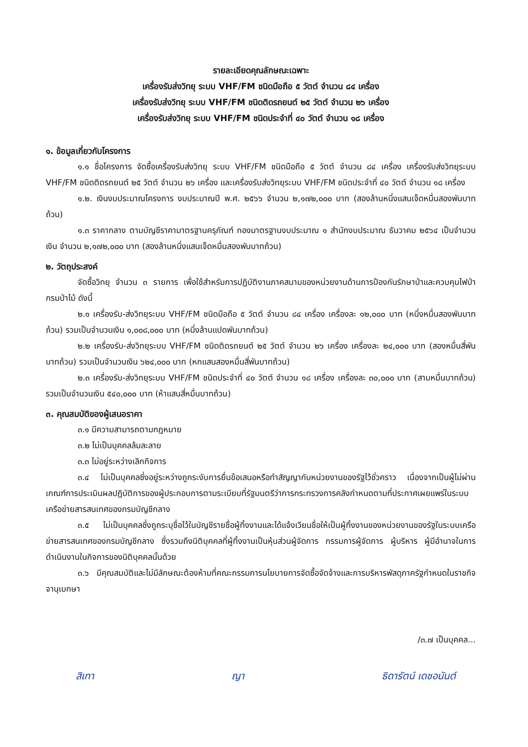รายละเอียดคุณลักษณะเฉพาะ
เครื่องรับส่งวิทยุ ระบบ VHF/FM ชนิดมือถือ ๕ วัตต์ จำนวน ๘๔ เครื่อง
เครื่องรับส่งวิทยุ ระบบ VHF/FM ชนิดติดรถยนต์ ๒๕ วัตต์ จำนวน ๒๖ เครื่อง
เครื่องรับส่งวิทยุ ระบบ VHF/FM ชนิดประจำที่ ๔๐ วัตต์ จำนวน ๑๘ เครื่อง
๑. ข้อมูลเกี่ยวกับโครงการ
๑.๑ ชื่อโครงการ จัดซื้อเครื่องรับส่งวิทยุ ระบบ VHF/FM ชนิดมือถือ ๕ วัตต์ จำนวน ๘๔ เครื่อง เครื่องรับส่งวิทยุระบบ VHF/FM ชนิดติดรถยนต์ ๒๕ วัตต์ จำนวน ๒๖ เครื่อง และเครื่องรับส่งวิทยุระบบ VHF/FM ชนิดประจำที่ ๔๐ วัตต์ จำนวน ๑๘ เครื่อง
๑.๒. เงินงบประมาณโครงการ งบประมาณปี พ.ศ. ๒๕๖๖ จำนวน ๒,๑๗๒,๐๐๐ บาท (สองล้านหนึ่งแสนเจ็ดหมื่นสองพันบาทถ้วน)
๑.๓ ราคากลาง ตามบัญชีราคามาตรฐานครุภัณฑ์ กองมาตรฐานงบประมาณ ๑ สำนักงบประมาณ ธันวาคม ๒๕๖๔ เป็นจำนวนเงิน จำนวน ๒,๑๗๒,๐๐๐ บาท (สองล้านหนึ่งแสนเจ็ดหมื่นสองพันบาทถ้วน)
๒. วัตถุประสงค์
จัดซื้อวิทยุ จำนวน ๓ รายการ เพื่อใช้สำหรับการปฏิบัติงานภาคสนามของหน่วยงานด้านการป้องกันรักษาป่าและควบคุมไฟป่า กรมป่าไม้ ดังนี้
๒.๑ เครื่องรับ-ส่งวิทยุระบบ VHF/FM ชนิดมือถือ ๕ วัตต์ จำนวน ๘๔ เครื่อง เครื่องละ ๑๒,๐๐๐ บาท (หนึ่งหมื่นสองพันบาทถ้วน) รวมเป็นจำนวนเงิน ๑,๐๐๘,๐๐๐ บาท (หนึ่งล้านแปดพันบาทถ้วน)
๒.๒ เครื่องรับ-ส่งวิทยุระบบ VHF/FM ชนิดติดรถยนต์ ๒๕ วัตต์ จำนวน ๒๖ เครื่อง เครื่องละ ๒๔,๐๐๐ บาท (สองหมื่นสี่พันบาทถ้วน) รวมเป็นจำนวนเงิน ๖๒๔,๐๐๐ บาท (หกแสนสองหมื่นสี่พันบาทถ้วน)
๒.๓ เครื่องรับ-ส่งวิทยุระบบ VHF/FM ชนิดประจำที่ ๔๐ วัตต์ จำนวน ๑๘ เครื่อง เครื่องละ ๓๐,๐๐๐ บาท (สามหมื่นบาทถ้วน) รวมเป็นจำนวนเงิน ๕๔๐,๐๐๐ บาท (ห้าแสนสี่หมื่นบาทถ้วน)
๓. คุณสมบัติของผู้เสนอราคา
๓.๑ มีความสามารถตามกฎหมาย
๓.๒ ไม่เป็นบุคคลล้มละลาย
๓.๓ ไม่อยู่ระหว่างเลิกกิจการ
๓.๔ ไม่เป็นบุคคลซึ่งอยู่ระหว่างถูกระงับการยื่นข้อเสนอหรือทำสัญญากับหน่วยงานของรัฐไว้ชั่วคราว เนื่องจากเป็นผู้ไม่ผ่านเกณฑ์การประเมินผลปฏิบัติการของผู้ประกอบการตามระเบียบที่รัฐมนตรีว่าการกระทรวงการคลังกำหนดตามที่ประกาศเผยแพร่ในระบบเครือข่ายสารสนเทศของกรมบัญชีกลาง
๓.๕ ไม่เป็นบุคคลซึ่งถูกระบุชื่อไว้ในบัญชีรายชื่อผู้ทิ้งงานและได้แจ้งเวียนชื่อให้เป็นผู้ทิ้งงานของหน่วยงานของรัฐในระบบเครือข่ายสารสนเทศของกรมบัญชีกลาง ซึ่งรวมถึงนิติบุคคลที่ผู้ทิ้งงานเป็นหุ้นส่วนผู้จัดการ กรรมการผู้จัดการ ผู้บริหาร ผู้มีอำนาจในการดำเนินงานในกิจการของนิติบุคคลนั้นด้วย
๓.๖ มีคุณสมบัติและไม่มีลักษณะต้องห้ามที่คณะกรรมการนโยบายการจัดซื้อจัดจ้างและการบริหารพัสดุภาครัฐกำหนดในราชกิจจานุเบกษา
/๓.๗ เป็นบุคคล...
สิเทา ญา ธิดารัตน์ เดชอนันต์